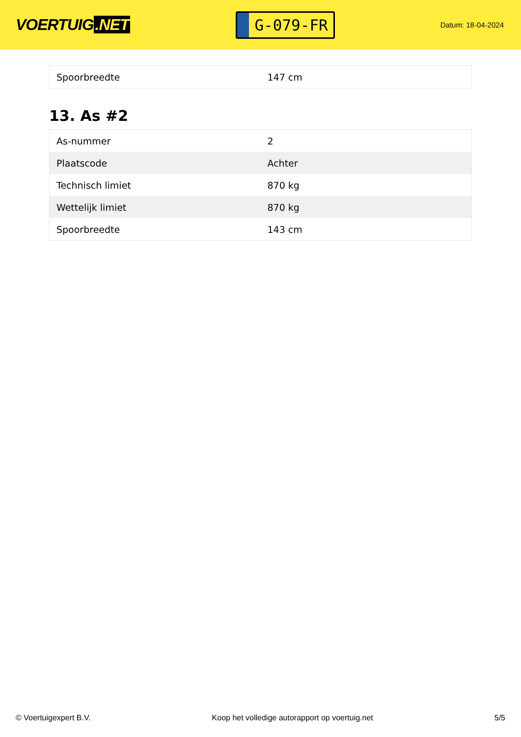VOERTUIG.NET
G-079-FR
Datum: 18-04-2024
| Spoorbreedte | 147 cm |
13. As #2
| As-nummer | 2 |
| Plaatscode | Achter |
| Technisch limiet | 870 kg |
| Wettelijk limiet | 870 kg |
| Spoorbreedte | 143 cm |
© Voertuigexpert B.V. Koop het volledige autorapport op voertuig.net 5/5